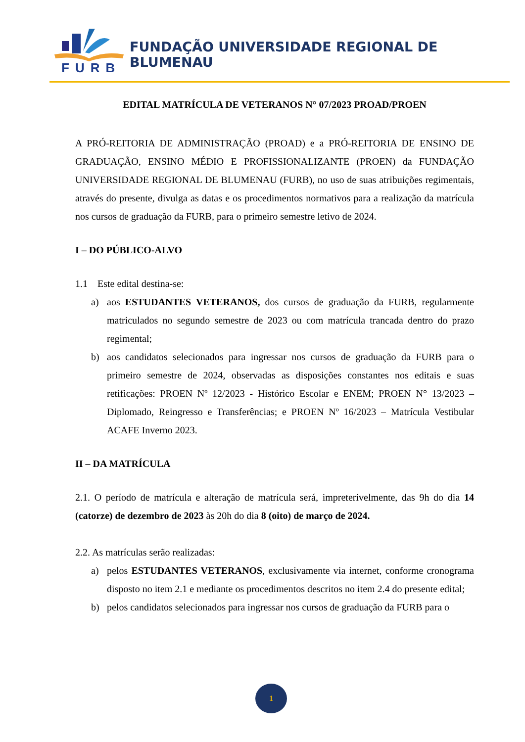FURB
FUNDAÇÃO UNIVERSIDADE REGIONAL DE BLUMENAU
EDITAL MATRÍCULA DE VETERANOS N° 07/2023 PROAD/PROEN
A PRÓ-REITORIA DE ADMINISTRAÇÃO (PROAD) e a PRÓ-REITORIA DE ENSINO DE GRADUAÇÃO, ENSINO MÉDIO E PROFISSIONALIZANTE (PROEN) da FUNDAÇÃO UNIVERSIDADE REGIONAL DE BLUMENAU (FURB), no uso de suas atribuições regimentais, através do presente, divulga as datas e os procedimentos normativos para a realização da matrícula nos cursos de graduação da FURB, para o primeiro semestre letivo de 2024.
I – DO PÚBLICO-ALVO
1.1 Este edital destina-se:
a) aos ESTUDANTES VETERANOS, dos cursos de graduação da FURB, regularmente matriculados no segundo semestre de 2023 ou com matrícula trancada dentro do prazo regimental;
b) aos candidatos selecionados para ingressar nos cursos de graduação da FURB para o primeiro semestre de 2024, observadas as disposições constantes nos editais e suas retificações: PROEN Nº 12/2023 - Histórico Escolar e ENEM; PROEN N° 13/2023 – Diplomado, Reingresso e Transferências; e PROEN Nº 16/2023 – Matrícula Vestibular ACAFE Inverno 2023.
II – DA MATRÍCULA
2.1. O período de matrícula e alteração de matrícula será, impreterivelmente, das 9h do dia 14 (catorze) de dezembro de 2023 às 20h do dia 8 (oito) de março de 2024.
2.2. As matrículas serão realizadas:
a) pelos ESTUDANTES VETERANOS, exclusivamente via internet, conforme cronograma disposto no item 2.1 e mediante os procedimentos descritos no item 2.4 do presente edital;
b) pelos candidatos selecionados para ingressar nos cursos de graduação da FURB para o
1